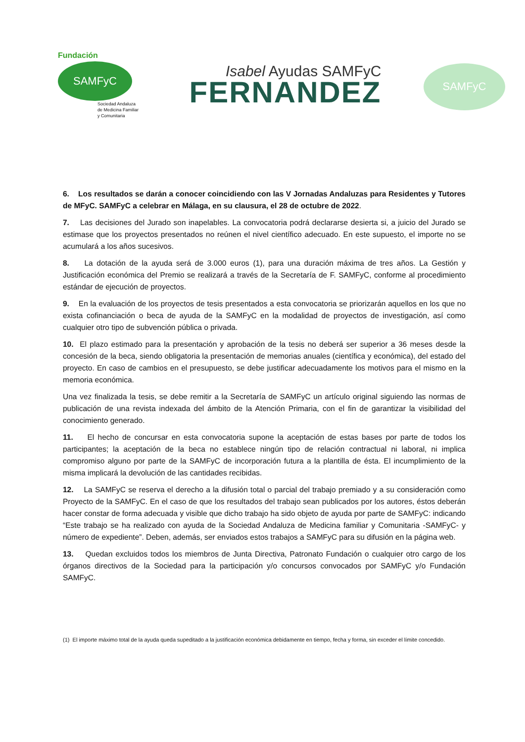Fundación
SAMFyC
Sociedad Andaluza
de Medicina Familiar
y Comunitaria
Isabel Ayudas SAMFyC
FERNANDEZ
SAMFyC
6. Los resultados se darán a conocer coincidiendo con las V Jornadas Andaluzas para Residentes y Tutores de MFyC. SAMFyC a celebrar en Málaga, en su clausura, el 28 de octubre de 2022.
7. Las decisiones del Jurado son inapelables. La convocatoria podrá declararse desierta si, a juicio del Jurado se estimase que los proyectos presentados no reúnen el nivel científico adecuado. En este supuesto, el importe no se acumulará a los años sucesivos.
8. La dotación de la ayuda será de 3.000 euros (1), para una duración máxima de tres años. La Gestión y Justificación económica del Premio se realizará a través de la Secretaría de F. SAMFyC, conforme al procedimiento estándar de ejecución de proyectos.
9. En la evaluación de los proyectos de tesis presentados a esta convocatoria se priorizarán aquellos en los que no exista cofinanciación o beca de ayuda de la SAMFyC en la modalidad de proyectos de investigación, así como cualquier otro tipo de subvención pública o privada.
10. El plazo estimado para la presentación y aprobación de la tesis no deberá ser superior a 36 meses desde la concesión de la beca, siendo obligatoria la presentación de memorias anuales (científica y económica), del estado del proyecto. En caso de cambios en el presupuesto, se debe justificar adecuadamente los motivos para el mismo en la memoria económica.
Una vez finalizada la tesis, se debe remitir a la Secretaría de SAMFyC un artículo original siguiendo las normas de publicación de una revista indexada del ámbito de la Atención Primaria, con el fin de garantizar la visibilidad del conocimiento generado.
11. El hecho de concursar en esta convocatoria supone la aceptación de estas bases por parte de todos los participantes; la aceptación de la beca no establece ningún tipo de relación contractual ni laboral, ni implica compromiso alguno por parte de la SAMFyC de incorporación futura a la plantilla de ésta. El incumplimiento de la misma implicará la devolución de las cantidades recibidas.
12. La SAMFyC se reserva el derecho a la difusión total o parcial del trabajo premiado y a su consideración como Proyecto de la SAMFyC. En el caso de que los resultados del trabajo sean publicados por los autores, éstos deberán hacer constar de forma adecuada y visible que dicho trabajo ha sido objeto de ayuda por parte de SAMFyC: indicando “Este trabajo se ha realizado con ayuda de la Sociedad Andaluza de Medicina familiar y Comunitaria -SAMFyC- y número de expediente”. Deben, además, ser enviados estos trabajos a SAMFyC para su difusión en la página web.
13. Quedan excluidos todos los miembros de Junta Directiva, Patronato Fundación o cualquier otro cargo de los órganos directivos de la Sociedad para la participación y/o concursos convocados por SAMFyC y/o Fundación SAMFyC.
(1) El importe máximo total de la ayuda queda supeditado a la justificación económica debidamente en tiempo, fecha y forma, sin exceder el límite concedido.